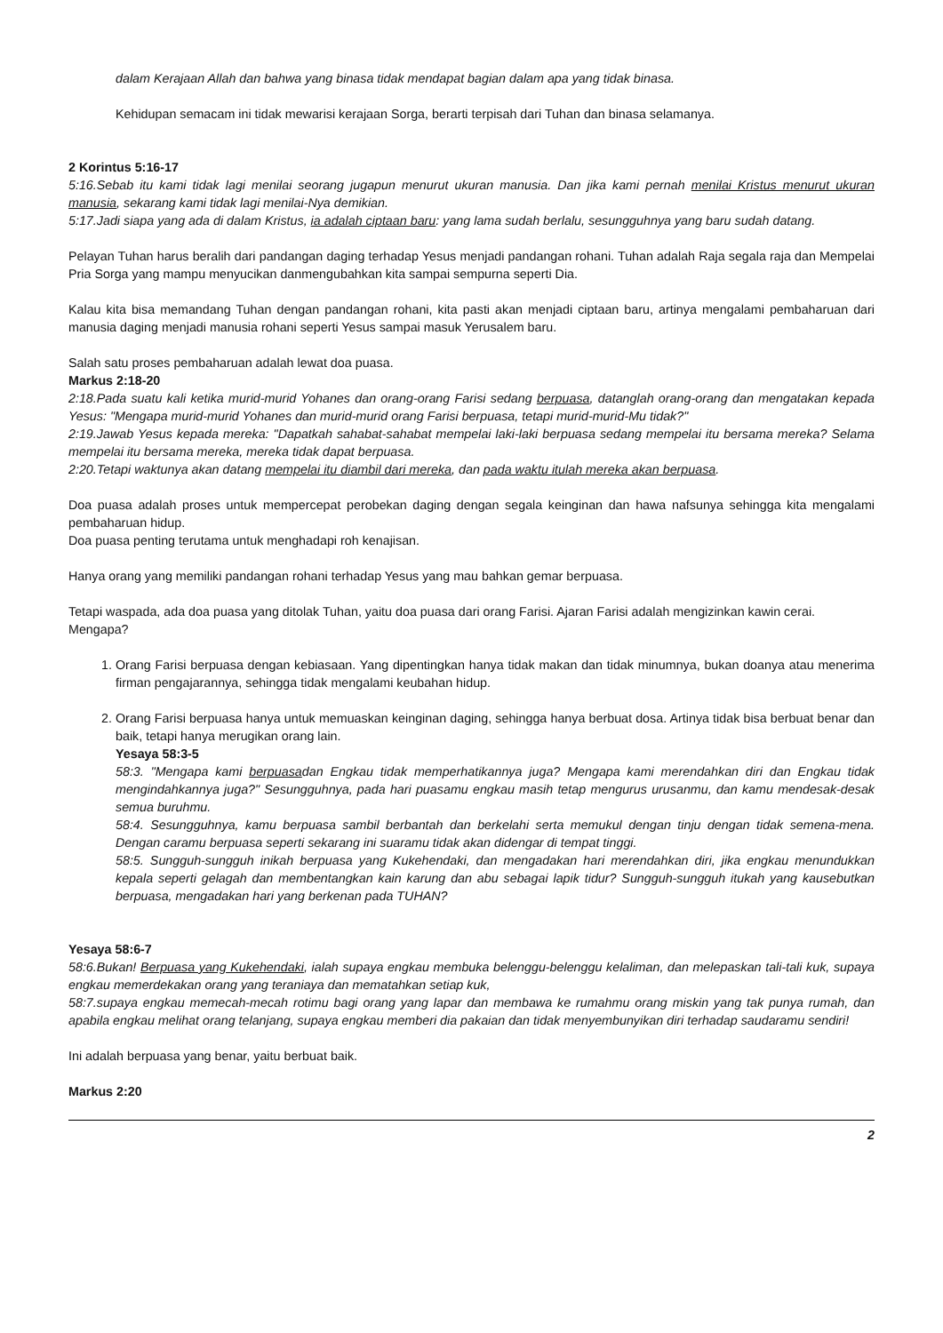dalam Kerajaan Allah dan bahwa yang binasa tidak mendapat bagian dalam apa yang tidak binasa.
Kehidupan semacam ini tidak mewarisi kerajaan Sorga, berarti terpisah dari Tuhan dan binasa selamanya.
2 Korintus 5:16-17
5:16.Sebab itu kami tidak lagi menilai seorang jugapun menurut ukuran manusia. Dan jika kami pernah menilai Kristus menurut ukuran manusia, sekarang kami tidak lagi menilai-Nya demikian.
5:17.Jadi siapa yang ada di dalam Kristus, ia adalah ciptaan baru: yang lama sudah berlalu, sesungguhnya yang baru sudah datang.
Pelayan Tuhan harus beralih dari pandangan daging terhadap Yesus menjadi pandangan rohani. Tuhan adalah Raja segala raja dan Mempelai Pria Sorga yang mampu menyucikan danmengubahkan kita sampai sempurna seperti Dia.
Kalau kita bisa memandang Tuhan dengan pandangan rohani, kita pasti akan menjadi ciptaan baru, artinya mengalami pembaharuan dari manusia daging menjadi manusia rohani seperti Yesus sampai masuk Yerusalem baru.
Salah satu proses pembaharuan adalah lewat doa puasa.
Markus 2:18-20
2:18.Pada suatu kali ketika murid-murid Yohanes dan orang-orang Farisi sedang berpuasa, datanglah orang-orang dan mengatakan kepada Yesus: "Mengapa murid-murid Yohanes dan murid-murid orang Farisi berpuasa, tetapi murid-murid-Mu tidak?"
2:19.Jawab Yesus kepada mereka: "Dapatkah sahabat-sahabat mempelai laki-laki berpuasa sedang mempelai itu bersama mereka? Selama mempelai itu bersama mereka, mereka tidak dapat berpuasa.
2:20.Tetapi waktunya akan datang mempelai itu diambil dari mereka, dan pada waktu itulah mereka akan berpuasa.
Doa puasa adalah proses untuk mempercepat perobekan daging dengan segala keinginan dan hawa nafsunya sehingga kita mengalami pembaharuan hidup.
Doa puasa penting terutama untuk menghadapi roh kenajisan.
Hanya orang yang memiliki pandangan rohani terhadap Yesus yang mau bahkan gemar berpuasa.
Tetapi waspada, ada doa puasa yang ditolak Tuhan, yaitu doa puasa dari orang Farisi. Ajaran Farisi adalah mengizinkan kawin cerai.
Mengapa?
1. Orang Farisi berpuasa dengan kebiasaan. Yang dipentingkan hanya tidak makan dan tidak minumnya, bukan doanya atau menerima firman pengajarannya, sehingga tidak mengalami keubahan hidup.
2. Orang Farisi berpuasa hanya untuk memuaskan keinginan daging, sehingga hanya berbuat dosa. Artinya tidak bisa berbuat benar dan baik, tetapi hanya merugikan orang lain.
Yesaya 58:3-5
58:3. "Mengapa kami berpuasadan Engkau tidak memperhatikannya juga? Mengapa kami merendahkan diri dan Engkau tidak mengindahkannya juga?" Sesungguhnya, pada hari puasamu engkau masih tetap mengurus urusanmu, dan kamu mendesak-desak semua buruhmu.
58:4. Sesungguhnya, kamu berpuasa sambil berbantah dan berkelahi serta memukul dengan tinju dengan tidak semena-mena. Dengan caramu berpuasa seperti sekarang ini suaramu tidak akan didengar di tempat tinggi.
58:5. Sungguh-sungguh inikah berpuasa yang Kukehendaki, dan mengadakan hari merendahkan diri, jika engkau menundukkan kepala seperti gelagah dan membentangkan kain karung dan abu sebagai lapik tidur? Sungguh-sungguh itukah yang kausebutkan berpuasa, mengadakan hari yang berkenan pada TUHAN?
Yesaya 58:6-7
58:6.Bukan! Berpuasa yang Kukehendaki, ialah supaya engkau membuka belenggu-belenggu kelaliman, dan melepaskan tali-tali kuk, supaya engkau memerdekakan orang yang teraniaya dan mematahkan setiap kuk,
58:7.supaya engkau memecah-mecah rotimu bagi orang yang lapar dan membawa ke rumahmu orang miskin yang tak punya rumah, dan apabila engkau melihat orang telanjang, supaya engkau memberi dia pakaian dan tidak menyembunyikan diri terhadap saudaramu sendiri!
Ini adalah berpuasa yang benar, yaitu berbuat baik.
Markus 2:20
2